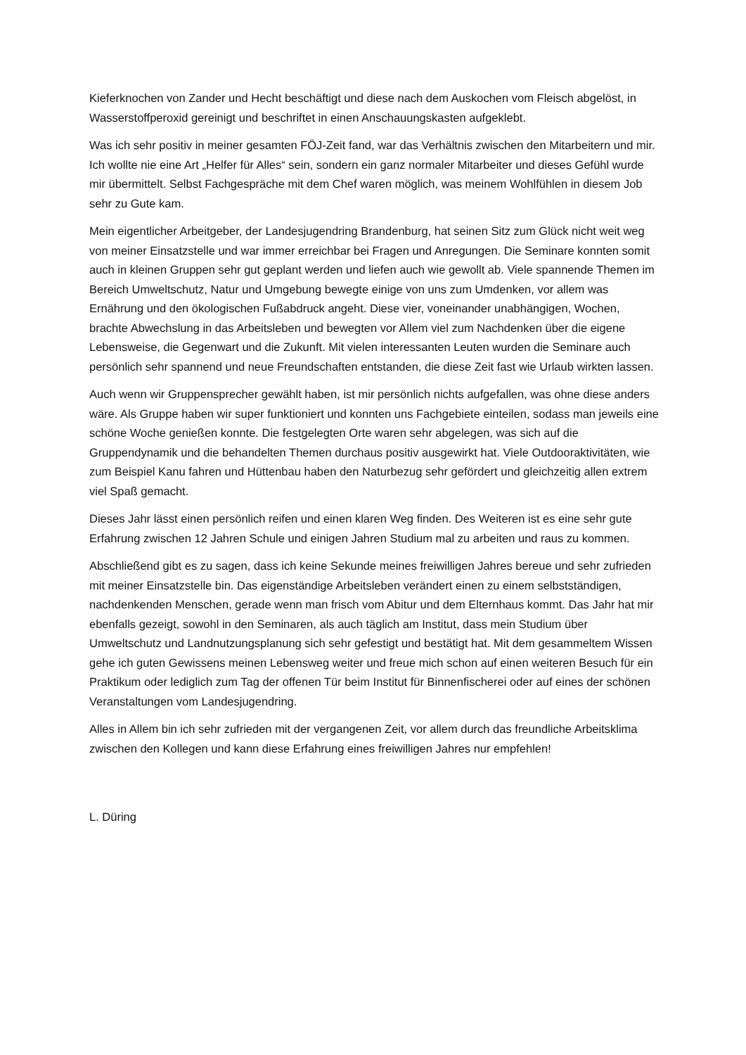Kieferknochen von Zander und Hecht beschäftigt und diese nach dem Auskochen vom Fleisch abgelöst, in Wasserstoffperoxid gereinigt und beschriftet in einen Anschauungskasten aufgeklebt.
Was ich sehr positiv in meiner gesamten FÖJ-Zeit fand, war das Verhältnis zwischen den Mitarbeitern und mir. Ich wollte nie eine Art „Helfer für Alles“ sein, sondern ein ganz normaler Mitarbeiter und dieses Gefühl wurde mir übermittelt. Selbst Fachgespräche mit dem Chef waren möglich, was meinem Wohlfühlen in diesem Job sehr zu Gute kam.
Mein eigentlicher Arbeitgeber, der Landesjugendring Brandenburg, hat seinen Sitz zum Glück nicht weit weg von meiner Einsatzstelle und war immer erreichbar bei Fragen und Anregungen. Die Seminare konnten somit auch in kleinen Gruppen sehr gut geplant werden und liefen auch wie gewollt ab. Viele spannende Themen im Bereich Umweltschutz, Natur und Umgebung bewegte einige von uns zum Umdenken, vor allem was Ernährung und den ökologischen Fußabdruck angeht. Diese vier, voneinander unabhängigen, Wochen, brachte Abwechslung in das Arbeitsleben und bewegten vor Allem viel zum Nachdenken über die eigene Lebensweise, die Gegenwart und die Zukunft. Mit vielen interessanten Leuten wurden die Seminare auch persönlich sehr spannend und neue Freundschaften entstanden, die diese Zeit fast wie Urlaub wirkten lassen.
Auch wenn wir Gruppensprecher gewählt haben, ist mir persönlich nichts aufgefallen, was ohne diese anders wäre. Als Gruppe haben wir super funktioniert und konnten uns Fachgebiete einteilen, sodass man jeweils eine schöne Woche genießen konnte. Die festgelegten Orte waren sehr abgelegen, was sich auf die Gruppendynamik und die behandelten Themen durchaus positiv ausgewirkt hat. Viele Outdooraktivitäten, wie zum Beispiel Kanu fahren und Hüttenbau haben den Naturbezug sehr gefördert und gleichzeitig allen extrem viel Spaß gemacht.
Dieses Jahr lässt einen persönlich reifen und einen klaren Weg finden. Des Weiteren ist es eine sehr gute Erfahrung zwischen 12 Jahren Schule und einigen Jahren Studium mal zu arbeiten und raus zu kommen.
Abschließend gibt es zu sagen, dass ich keine Sekunde meines freiwilligen Jahres bereue und sehr zufrieden mit meiner Einsatzstelle bin. Das eigenständige Arbeitsleben verändert einen zu einem selbstständigen, nachdenkenden Menschen, gerade wenn man frisch vom Abitur und dem Elternhaus kommt. Das Jahr hat mir ebenfalls gezeigt, sowohl in den Seminaren, als auch täglich am Institut, dass mein Studium über Umweltschutz und Landnutzungsplanung sich sehr gefestigt und bestätigt hat. Mit dem gesammeltem Wissen gehe ich guten Gewissens meinen Lebensweg weiter und freue mich schon auf einen weiteren Besuch für ein Praktikum oder lediglich zum Tag der offenen Tür beim Institut für Binnenfischerei oder auf eines der schönen Veranstaltungen vom Landesjugendring.
Alles in Allem bin ich sehr zufrieden mit der vergangenen Zeit, vor allem durch das freundliche Arbeitsklima zwischen den Kollegen und kann diese Erfahrung eines freiwilligen Jahres nur empfehlen!
L. Düring